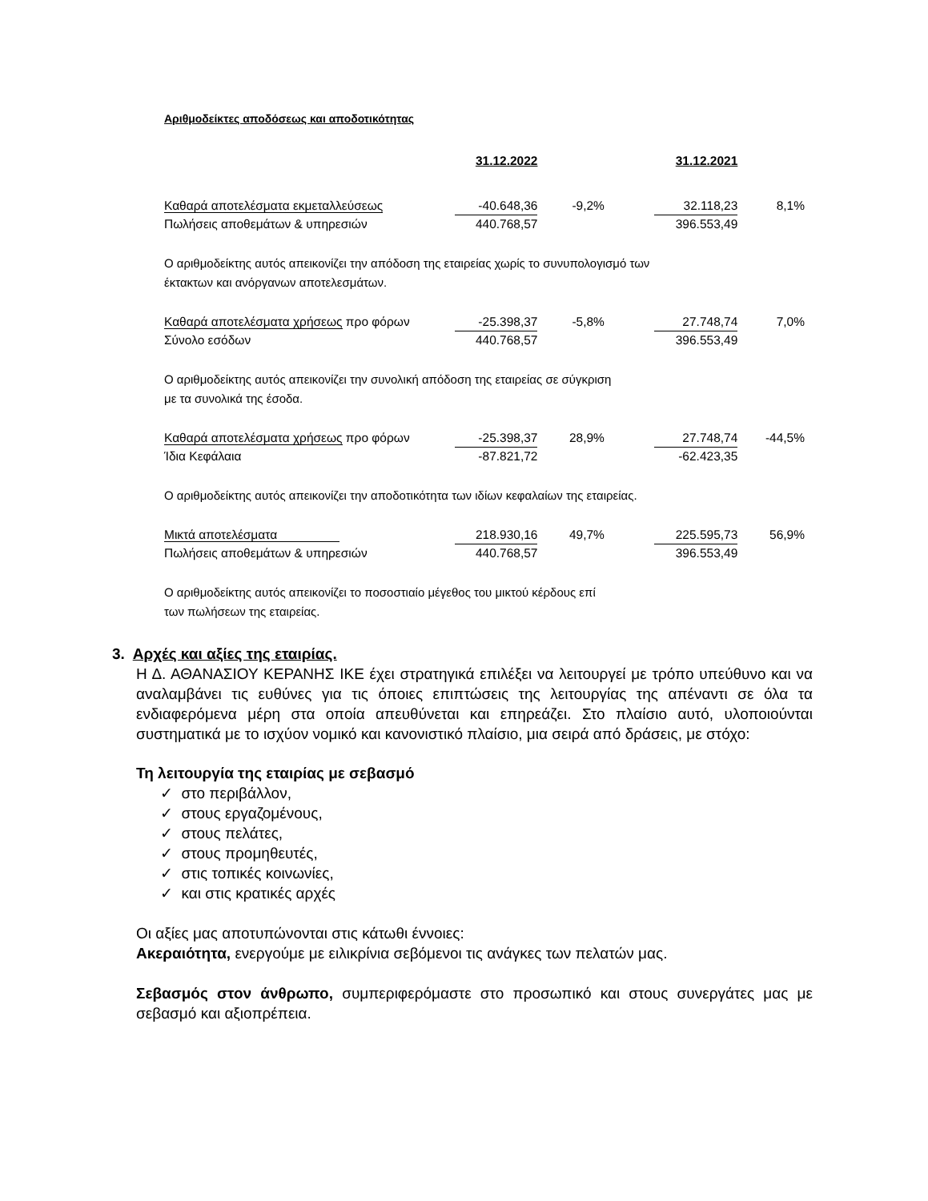Αριθμοδείκτες αποδόσεως και αποδοτικότητας
| | 31.12.2022 | | | 31.12.2021 | |
| Καθαρά αποτελέσματα εκμεταλλεύσεως | -40.648,36 | -9,2% | | 32.118,23 | 8,1% |
| Πωλήσεις αποθεμάτων & υπηρεσιών | 440.768,57 | | | 396.553,49 | |
| Ο αριθμοδείκτης αυτός απεικονίζει την απόδοση της εταιρείας χωρίς το συνυπολογισμό των έκτακτων και ανόργανων αποτελεσμάτων. | | | | | |
| Καθαρά αποτελέσματα χρήσεως προ φόρων | -25.398,37 | -5,8% | | 27.748,74 | 7,0% |
| Σύνολο εσόδων | 440.768,57 | | | 396.553,49 | |
| Ο αριθμοδείκτης αυτός απεικονίζει την συνολική απόδοση της εταιρείας σε σύγκριση με τα συνολικά της έσοδα. | | | | | |
| Καθαρά αποτελέσματα χρήσεως προ φόρων | -25.398,37 | 28,9% | | 27.748,74 | -44,5% |
| Ίδια Κεφάλαια | -87.821,72 | | | -62.423,35 | |
| Ο αριθμοδείκτης αυτός απεικονίζει την αποδοτικότητα των ιδίων κεφαλαίων της εταιρείας. | | | | | |
| Μικτά αποτελέσματα | 218.930,16 | 49,7% | | 225.595,73 | 56,9% |
| Πωλήσεις αποθεμάτων & υπηρεσιών | 440.768,57 | | | 396.553,49 | |
| Ο αριθμοδείκτης αυτός απεικονίζει το ποσοστιαίο μέγεθος του μικτού κέρδους επί των πωλήσεων της εταιρείας. | | | | | |
3. Αρχές και αξίες της εταιρίας.
Η Δ. ΑΘΑΝΑΣΙΟΥ ΚΕΡΑΝΗΣ ΙΚΕ έχει στρατηγικά επιλέξει να λειτουργεί με τρόπο υπεύθυνο και να αναλαμβάνει τις ευθύνες για τις όποιες επιπτώσεις της λειτουργίας της απέναντι σε όλα τα ενδιαφερόμενα μέρη στα οποία απευθύνεται και επηρεάζει. Στο πλαίσιο αυτό, υλοποιούνται συστηματικά με το ισχύον νομικό και κανονιστικό πλαίσιο, μια σειρά από δράσεις, με στόχο:
Τη λειτουργία της εταιρίας με σεβασμό
✓ στο περιβάλλον,
✓ στους εργαζομένους,
✓ στους πελάτες,
✓ στους προμηθευτές,
✓ στις τοπικές κοινωνίες,
✓ και στις κρατικές αρχές
Οι αξίες μας αποτυπώνονται στις κάτωθι έννοιες:
Ακεραιότητα, ενεργούμε με ειλικρίνια σεβόμενοι τις ανάγκες των πελατών μας.
Σεβασμός στον άνθρωπο, συμπεριφερόμαστε στο προσωπικό και στους συνεργάτες μας με σεβασμό και αξιοπρέπεια.